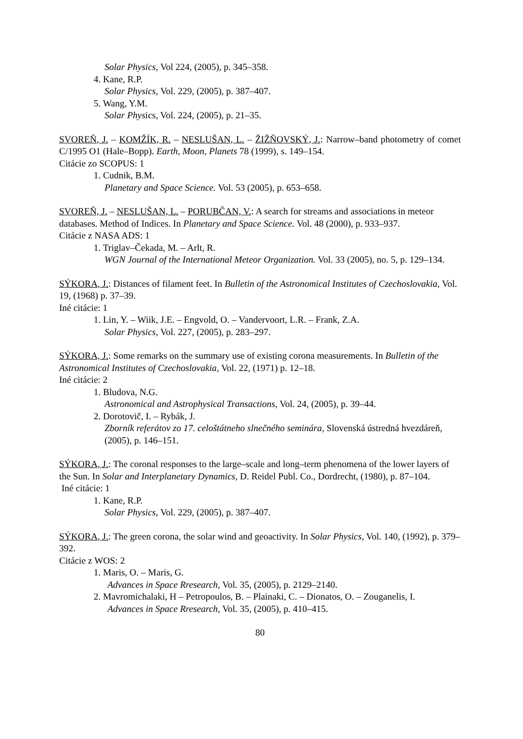Solar Physics, Vol 224, (2005), p. 345–358.
4. Kane, R.P.
Solar Physics, Vol. 229, (2005), p. 387–407.
5. Wang, Y.M.
Solar Physics, Vol. 224, (2005), p. 21–35.
SVOREŇ, J. – KOMŽÍK, R. – NESLUŠAN, L. – ŽIŽŇOVSKÝ, J.: Narrow–band photometry of comet C/1995 O1 (Hale–Bopp). Earth, Moon, Planets 78 (1999), s. 149–154.
Citácie zo SCOPUS: 1
1. Cudnik, B.M.
Planetary and Space Science. Vol. 53 (2005), p. 653–658.
SVOREŇ, J. – NESLUŠAN, L. – PORUBČAN, V.: A search for streams and associations in meteor databases. Method of Indices. In Planetary and Space Science. Vol. 48 (2000), p. 933–937.
Citácie z NASA ADS: 1
1. Triglav–Čekada, M. – Arlt, R.
WGN Journal of the International Meteor Organization. Vol. 33 (2005), no. 5, p. 129–134.
SÝKORA, J.: Distances of filament feet. In Bulletin of the Astronomical Institutes of Czechoslovakia, Vol. 19, (1968) p. 37–39.
Iné citácie: 1
1. Lin, Y. – Wiik, J.E. – Engvold, O. – Vandervoort, L.R. – Frank, Z.A.
Solar Physics, Vol. 227, (2005), p. 283–297.
SÝKORA, J.: Some remarks on the summary use of existing corona measurements. In Bulletin of the Astronomical Institutes of Czechoslovakia, Vol. 22, (1971) p. 12–18.
Iné citácie: 2
1. Bludova, N.G.
Astronomical and Astrophysical Transactions, Vol. 24, (2005), p. 39–44.
2. Dorotovič, I. – Rybák, J.
Zborník referátov zo 17. celoštátneho slnečného seminára, Slovenská ústredná hvezdáreň, (2005), p. 146–151.
SÝKORA, J.: The coronal responses to the large–scale and long–term phenomena of the lower layers of the Sun. In Solar and Interplanetary Dynamics, D. Reidel Publ. Co., Dordrecht, (1980), p. 87–104.
Iné citácie: 1
1. Kane, R.P.
Solar Physics, Vol. 229, (2005), p. 387–407.
SÝKORA, J.: The green corona, the solar wind and geoactivity. In Solar Physics, Vol. 140, (1992), p. 379–392.
Citácie z WOS: 2
1. Maris, O. – Maris, G.
Advances in Space Rresearch, Vol. 35, (2005), p. 2129–2140.
2. Mavromichalaki, H – Petropoulos, B. – Plainaki, C. – Dionatos, O. – Zouganelis, I.
Advances in Space Rresearch, Vol. 35, (2005), p. 410–415.
80